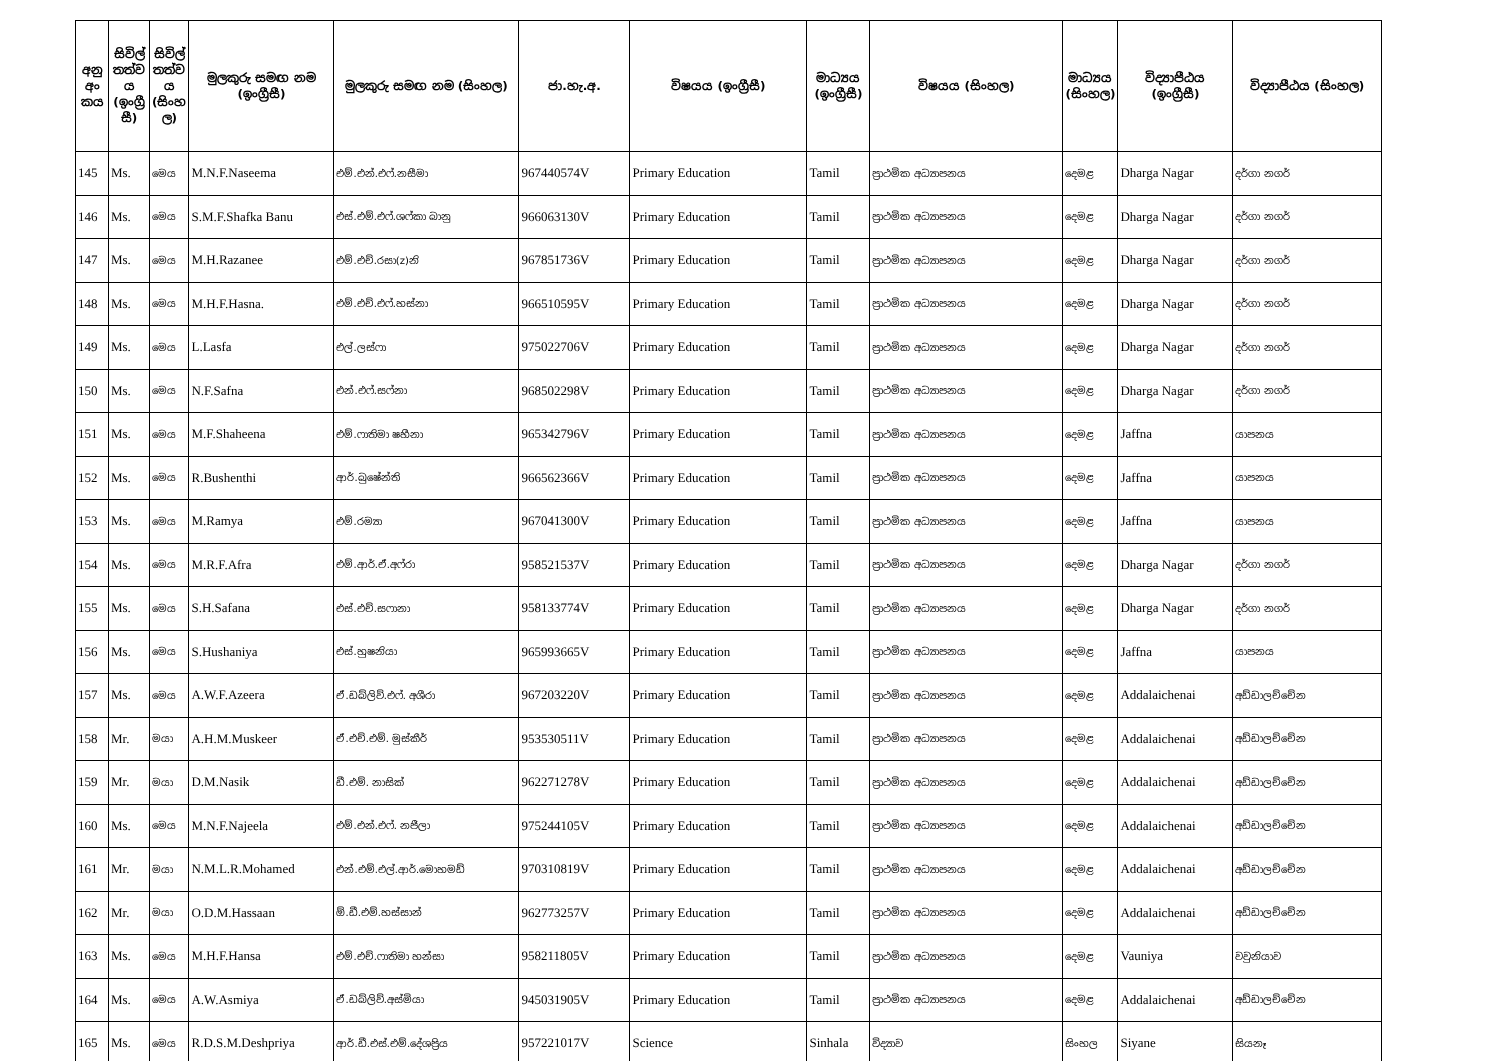| අනු අං කය | සිවිල් තත්ව ය (ඉංග්‍රී සී) | සිවිල් තත්ව ය (සිංහ ල) | මුලකුරු සමඟ නම (ඉංග්‍රීසී) | මුලකුරු සමඟ නම (සිංහල) | ජා.හැ.අ. | විෂයය (ඉංග්‍රීසී) | මාධ්‍යය (ඉංග්‍රීසී) | විෂයය (සිංහල) | මාධ්‍යය (සිංහල) | විද්‍යාපීඨය (ඉංග්‍රීසී) | විද්‍යාපීඨය (සිංහල) |
| --- | --- | --- | --- | --- | --- | --- | --- | --- | --- | --- | --- |
| 145 | Ms. | මෙය | M.N.F.Naseema | එම්.එන්.එෆ්.නසීමා | 967440574V | Primary Education | Tamil | ප්‍රාථමික අධ්‍යාපනය | දෙමළ | Dharga Nagar | දර්ගා නගර් |
| 146 | Ms. | මෙය | S.M.F.Shafka Banu | එස්.එම්.එෆ්.ශෆ්කා බානු | 966063130V | Primary Education | Tamil | ප්‍රාථමික අධ්‍යාපනය | දෙමළ | Dharga Nagar | දර්ගා නගර් |
| 147 | Ms. | මෙය | M.H.Razanee | එම්.එච්.රසා(z)නි | 967851736V | Primary Education | Tamil | ප්‍රාථමික අධ්‍යාපනය | දෙමළ | Dharga Nagar | දර්ගා නගර් |
| 148 | Ms. | මෙය | M.H.F.Hasna. | එම්.එච්.එෆ්.හස්නා | 966510595V | Primary Education | Tamil | ප්‍රාථමික අධ්‍යාපනය | දෙමළ | Dharga Nagar | දර්ගා නගර් |
| 149 | Ms. | මෙය | L.Lasfa | එල්.ලස්ෆා | 975022706V | Primary Education | Tamil | ප්‍රාථමික අධ්‍යාපනය | දෙමළ | Dharga Nagar | දර්ගා නගර් |
| 150 | Ms. | මෙය | N.F.Safna | එන්.එෆ්.සෆ්නා | 968502298V | Primary Education | Tamil | ප්‍රාථමික අධ්‍යාපනය | දෙමළ | Dharga Nagar | දර්ගා නගර් |
| 151 | Ms. | මෙය | M.F.Shaheena | එම්.ෆාතිමා ෂහීනා | 965342796V | Primary Education | Tamil | ප්‍රාථමික අධ්‍යාපනය | දෙමළ | Jaffna | යාපනය |
| 152 | Ms. | මෙය | R.Bushenthi | ආර්.බුෂේන්ති | 966562366V | Primary Education | Tamil | ප්‍රාථමික අධ්‍යාපනය | දෙමළ | Jaffna | යාපනය |
| 153 | Ms. | මෙය | M.Ramya | එම්.රම්‍යා | 967041300V | Primary Education | Tamil | ප්‍රාථමික අධ්‍යාපනය | දෙමළ | Jaffna | යාපනය |
| 154 | Ms. | මෙය | M.R.F.Afra | එම්.ආර්.ඒ.අෆ්රා | 958521537V | Primary Education | Tamil | ප්‍රාථමික අධ්‍යාපනය | දෙමළ | Dharga Nagar | දර්ගා නගර් |
| 155 | Ms. | මෙය | S.H.Safana | එස්.එච්.සෆානා | 958133774V | Primary Education | Tamil | ප්‍රාථමික අධ්‍යාපනය | දෙමළ | Dharga Nagar | දර්ගා නගර් |
| 156 | Ms. | මෙය | S.Hushaniya | එස්.හුෂනියා | 965993665V | Primary Education | Tamil | ප්‍රාථමික අධ්‍යාපනය | දෙමළ | Jaffna | යාපනය |
| 157 | Ms. | මෙය | A.W.F.Azeera | ඒ.ඩබ්ලිව්.එෆ්. අශීරා | 967203220V | Primary Education | Tamil | ප්‍රාථමික අධ්‍යාපනය | දෙමළ | Addalaichenai | අඩ්ඩාලච්චේන |
| 158 | Mr. | මයා | A.H.M.Muskeer | ඒ.එච්.එම්. මුස්කීර් | 953530511V | Primary Education | Tamil | ප්‍රාථමික අධ්‍යාපනය | දෙමළ | Addalaichenai | අඩ්ඩාලච්චේන |
| 159 | Mr. | මයා | D.M.Nasik | ඩී.එම්. නාසික් | 962271278V | Primary Education | Tamil | ප්‍රාථමික අධ්‍යාපනය | දෙමළ | Addalaichenai | අඩ්ඩාලච්චේන |
| 160 | Ms. | මෙය | M.N.F.Najeela | එම්.එන්.එෆ්. නජීලා | 975244105V | Primary Education | Tamil | ප්‍රාථමික අධ්‍යාපනය | දෙමළ | Addalaichenai | අඩ්ඩාලච්චේන |
| 161 | Mr. | මයා | N.M.L.R.Mohamed | එන්.එම්.එල්.ආර්.මොහමඩ් | 970310819V | Primary Education | Tamil | ප්‍රාථමික අධ්‍යාපනය | දෙමළ | Addalaichenai | අඩ්ඩාලච්චේන |
| 162 | Mr. | මයා | O.D.M.Hassaan | ඕ.ඩී.එම්.හස්සාන් | 962773257V | Primary Education | Tamil | ප්‍රාථමික අධ්‍යාපනය | දෙමළ | Addalaichenai | අඩ්ඩාලච්චේන |
| 163 | Ms. | මෙය | M.H.F.Hansa | එම්.එච්.ෆාතිමා හන්සා | 958211805V | Primary Education | Tamil | ප්‍රාථමික අධ්‍යාපනය | දෙමළ | Vauniya | වවුනියාව |
| 164 | Ms. | මෙය | A.W.Asmiya | ඒ.ඩබ්ලිව්.අස්මියා | 945031905V | Primary Education | Tamil | ප්‍රාථමික අධ්‍යාපනය | දෙමළ | Addalaichenai | අඩ්ඩාලච්චේන |
| 165 | Ms. | මෙය | R.D.S.M.Deshpriya | ආර්.ඩී.එස්.එම්.දේශප්‍රිය | 957221017V | Science | Sinhala | විද්‍යාව | සිංහල | Siyane | සියනෑ |